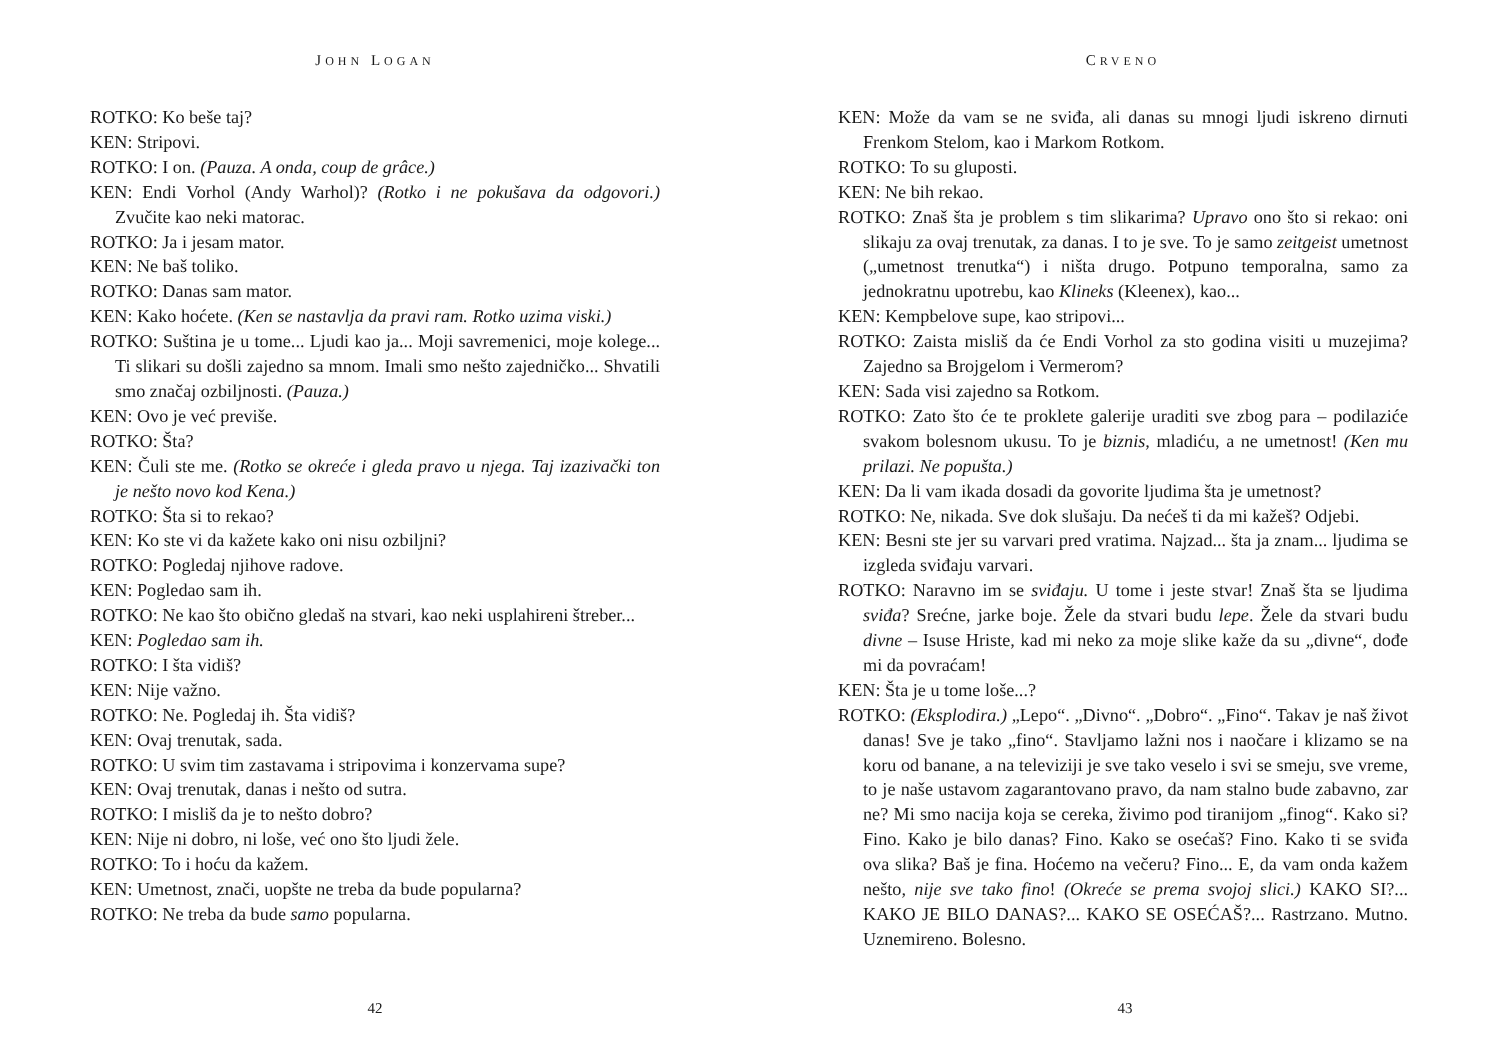JOHN LOGAN
ROTKO: Ko beše taj?
KEN: Stripovi.
ROTKO: I on. (Pauza. A onda, coup de grâce.)
KEN: Endi Vorhol (Andy Warhol)? (Rotko i ne pokušava da odgovori.) Zvučite kao neki matorac.
ROTKO: Ja i jesam mator.
KEN: Ne baš toliko.
ROTKO: Danas sam mator.
KEN: Kako hoćete. (Ken se nastavlja da pravi ram. Rotko uzima viski.)
ROTKO: Suština je u tome... Ljudi kao ja... Moji savremenici, moje kolege... Ti slikari su došli zajedno sa mnom. Imali smo nešto zajedničko... Shvatili smo značaj ozbiljnosti. (Pauza.)
KEN: Ovo je već previše.
ROTKO: Šta?
KEN: Čuli ste me. (Rotko se okreće i gleda pravo u njega. Taj izazivački ton je nešto novo kod Kena.)
ROTKO: Šta si to rekao?
KEN: Ko ste vi da kažete kako oni nisu ozbiljni?
ROTKO: Pogledaj njihove radove.
KEN: Pogledao sam ih.
ROTKO: Ne kao što obično gledaš na stvari, kao neki usplahireni štreber...
KEN: Pogledao sam ih.
ROTKO: I šta vidiš?
KEN: Nije važno.
ROTKO: Ne. Pogledaj ih. Šta vidiš?
KEN: Ovaj trenutak, sada.
ROTKO: U svim tim zastavama i stripovima i konzervama supe?
KEN: Ovaj trenutak, danas i nešto od sutra.
ROTKO: I misliš da je to nešto dobro?
KEN: Nije ni dobro, ni loše, već ono što ljudi žele.
ROTKO: To i hoću da kažem.
KEN: Umetnost, znači, uopšte ne treba da bude popularna?
ROTKO: Ne treba da bude samo popularna.
42
CRVENO
KEN: Može da vam se ne sviđa, ali danas su mnogi ljudi iskreno dirnuti Frenkom Stelom, kao i Markom Rotkom.
ROTKO: To su gluposti.
KEN: Ne bih rekao.
ROTKO: Znaš šta je problem s tim slikarima? Upravo ono što si rekao: oni slikaju za ovaj trenutak, za danas. I to je sve. To je samo zeitgeist umetnost („umetnost trenutka“) i ništa drugo. Potpuno temporalna, samo za jednokratnu upotrebu, kao Klineks (Kleenex), kao...
KEN: Kempbelove supe, kao stripovi...
ROTKO: Zaista misliš da će Endi Vorhol za sto godina visiti u muzejima? Zajedno sa Brojgelom i Vermerom?
KEN: Sada visi zajedno sa Rotkom.
ROTKO: Zato što će te proklete galerije uraditi sve zbog para – podilaziće svakom bolesnom ukusu. To je biznis, mladiću, a ne umetnost! (Ken mu prilazi. Ne popušta.)
KEN: Da li vam ikada dosadi da govorite ljudima šta je umetnost?
ROTKO: Ne, nikada. Sve dok slušaju. Da nećeš ti da mi kažeš? Odjebi.
KEN: Besni ste jer su varvari pred vratima. Najzad... šta ja znam... ljudima se izgleda sviđaju varvari.
ROTKO: Naravno im se sviđaju. U tome i jeste stvar! Znaš šta se ljudima sviđa? Srećne, jarke boje. Žele da stvari budu lepe. Žele da stvari budu divne – Isuse Hriste, kad mi neko za moje slike kaže da su „divne“, dođe mi da povraćam!
KEN: Šta je u tome loše...?
ROTKO: (Eksplodira.) „Lepo“. „Divno“. „Dobro“. „Fino“. Takav je naš život danas! Sve je tako „fino“. Stavljamo lažni nos i naočare i klizamo se na koru od banane, a na televiziji je sve tako veselo i svi se smeju, sve vreme, to je naše ustavom zagarantovano pravo, da nam stalno bude zabavno, zar ne? Mi smo nacija koja se cereka, živimo pod tiranijom „finog“. Kako si? Fino. Kako je bilo danas? Fino. Kako se osećaš? Fino. Kako ti se sviđa ova slika? Baš je fina. Hoćemo na večeru? Fino... E, da vam onda kažem nešto, nije sve tako fino! (Okreće se prema svojoj slici.) KAKO SI?... KAKO JE BILO DANAS?... KAKO SE OSEĆAŠ?... Rastrzano. Mutno. Uznemireno. Bolesno.
43